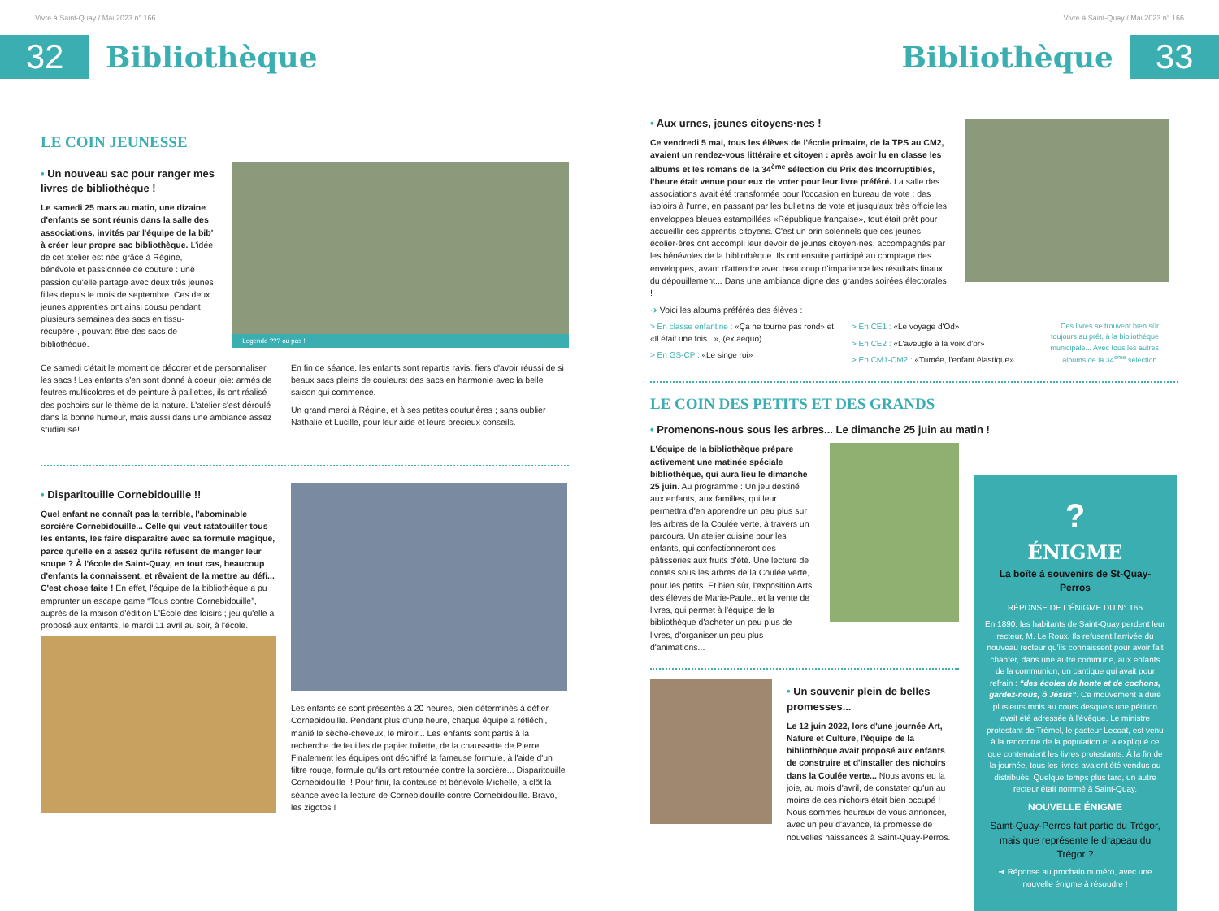Vivre à Saint-Quay / Mai 2023 n° 166
32
Bibliothèque
LE COIN JEUNESSE
• Un nouveau sac pour ranger mes livres de bibliothèque !
Le samedi 25 mars au matin, une dizaine d'enfants se sont réunis dans la salle des associations, invités par l'équipe de la bib' à créer leur propre sac bibliothèque. L'idée de cet atelier est née grâce à Régine, bénévole et passionnée de couture : une passion qu'elle partage avec deux très jeunes filles depuis le mois de septembre. Ces deux jeunes apprenties ont ainsi cousu pendant plusieurs semaines des sacs en tissu-récupéré-, pouvant être des sacs de bibliothèque.
Legende ??? ou pas !
Ce samedi c'était le moment de décorer et de personnaliser les sacs ! Les enfants s'en sont donné à coeur joie: armés de feutres multicolores et de peinture à paillettes, ils ont réalisé des pochoirs sur le thème de la nature. L'atelier s'est déroulé dans la bonne humeur, mais aussi dans une ambiance assez studieuse!
En fin de séance, les enfants sont repartis ravis, fiers d'avoir réussi de si beaux sacs pleins de couleurs: des sacs en harmonie avec la belle saison qui commence.
Un grand merci à Régine, et à ses petites couturières ; sans oublier Nathalie et Lucille, pour leur aide et leurs précieux conseils.
• Disparitouille Cornebidouille !!
Quel enfant ne connaît pas la terrible, l'abominable sorcière Cornebidouille... Celle qui veut ratatouiller tous les enfants, les faire disparaître avec sa formule magique, parce qu'elle en a assez qu'ils refusent de manger leur soupe ? À l'école de Saint-Quay, en tout cas, beaucoup d'enfants la connaissent, et rêvaient de la mettre au défi... C'est chose faite ! En effet, l'équipe de la bibliothèque a pu emprunter un escape game “Tous contre Cornebidouille”, auprès de la maison d'édition L'École des loisirs ; jeu qu'elle a proposé aux enfants, le mardi 11 avril au soir, à l'école.
Les enfants se sont présentés à 20 heures, bien déterminés à défier Cornebidouille. Pendant plus d'une heure, chaque équipe a réfléchi, manié le sèche-cheveux, le miroir... Les enfants sont partis à la recherche de feuilles de papier toilette, de la chaussette de Pierre... Finalement les équipes ont déchiffré la fameuse formule, à l'aide d'un filtre rouge, formule qu'ils ont retournée contre la sorcière... Disparitouille Cornebidouille !! Pour finir, la conteuse et bénévole Michelle, a clôt la séance avec la lecture de Cornebidouille contre Cornebidouille. Bravo, les zigotos !
Vivre à Saint-Quay / Mai 2023 n° 166
Bibliothèque
33
• Aux urnes, jeunes citoyens·nes !
Ce vendredi 5 mai, tous les élèves de l'école primaire, de la TPS au CM2, avaient un rendez-vous littéraire et citoyen : après avoir lu en classe les albums et les romans de la 34<sup>ème</sup> sélection du Prix des Incorruptibles, l'heure était venue pour eux de voter pour leur livre préféré. La salle des associations avait été transformée pour l'occasion en bureau de vote : des isoloirs à l'urne, en passant par les bulletins de vote et jusqu'aux très officielles enveloppes bleues estampillées «République française», tout était prêt pour accueillir ces apprentis citoyens. C'est un brin solennels que ces jeunes écolier·ères ont accompli leur devoir de jeunes citoyen·nes, accompagnés par les bénévoles de la bibliothèque. Ils ont ensuite participé au comptage des enveloppes, avant d'attendre avec beaucoup d'impatience les résultats finaux du dépouillement... Dans une ambiance digne des grandes soirées électorales !
➔ Voici les albums préférés des élèves :
> En classe enfantine : «Ça ne tourne pas rond» et «Il était une fois...», (ex aequo)
> En GS-CP : «Le singe roi»
> En CE1 : «Le voyage d'Od»
> En CE2 : «L'aveugle à la voix d'or»
> En CM1-CM2 : «Tumée, l'enfant élastique»
Ces livres se trouvent bien sûr toujours au prêt, à la bibliothèque municipale... Avec tous les autres albums de la 34<sup>ème</sup> sélection.
LE COIN DES PETITS ET DES GRANDS
• Promenons-nous sous les arbres... Le dimanche 25 juin au matin !
L'équipe de la bibliothèque prépare activement une matinée spéciale bibliothèque, qui aura lieu le dimanche 25 juin. Au programme : Un jeu destiné aux enfants, aux familles, qui leur permettra d'en apprendre un peu plus sur les arbres de la Coulée verte, à travers un parcours. Un atelier cuisine pour les enfants, qui confectionneront des pâtisseries aux fruits d'été. Une lecture de contes sous les arbres de la Coulée verte, pour les petits. Et bien sûr, l'exposition Arts des élèves de Marie-Paule...et la vente de livres, qui permet à l'équipe de la bibliothèque d'acheter un peu plus de livres, d'organiser un peu plus d'animations...
• Un souvenir plein de belles promesses...
Le 12 juin 2022, lors d'une journée Art, Nature et Culture, l'équipe de la bibliothèque avait proposé aux enfants de construire et d'installer des nichoirs dans la Coulée verte... Nous avons eu la joie, au mois d'avril, de constater qu'un au moins de ces nichoirs était bien occupé ! Nous sommes heureux de vous annoncer, avec un peu d'avance, la promesse de nouvelles naissances à Saint-Quay-Perros.
?
ÉNIGME
La boîte à souvenirs de St-Quay-Perros
RÉPONSE DE L'ÉNIGME DU N° 165
En 1890, les habitants de Saint-Quay perdent leur recteur, M. Le Roux. Ils refusent l'arrivée du nouveau recteur qu'ils connaissent pour avoir fait chanter, dans une autre commune, aux enfants de la communion, un cantique qui avait pour refrain : “des écoles de honte et de cochons, gardez-nous, ô Jésus”. Ce mouvement a duré plusieurs mois au cours desquels une pétition avait été adressée à l'évêque. Le ministre protestant de Trémel, le pasteur Lecoat, est venu à la rencontre de la population et a expliqué ce que contenaient les livres protestants. À la fin de la journée, tous les livres avaient été vendus ou distribués. Quelque temps plus tard, un autre recteur était nommé à Saint-Quay.
NOUVELLE ÉNIGME
Saint-Quay-Perros fait partie du Trégor, mais que représente le drapeau du Trégor ?
➔ Réponse au prochain numéro, avec une nouvelle énigme à résoudre !